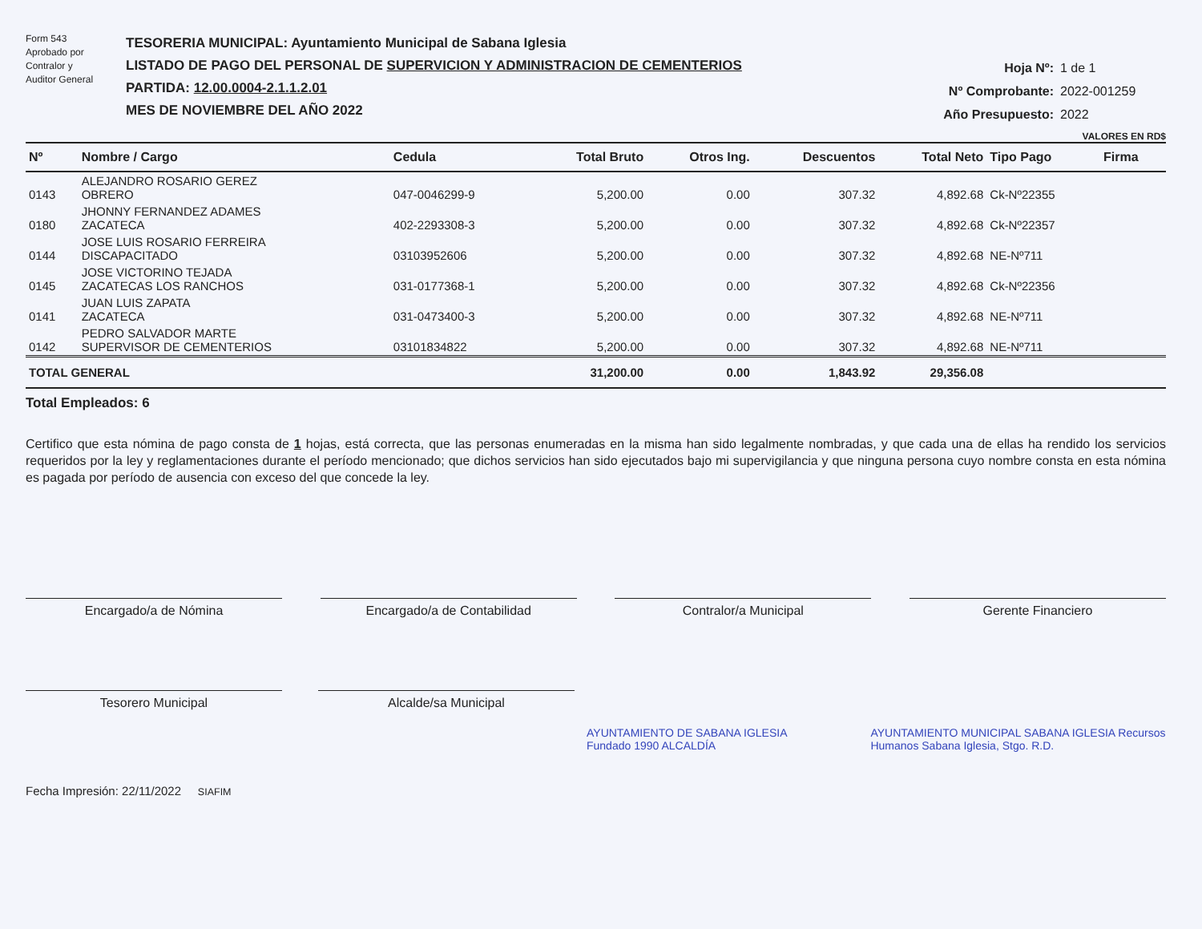Form 543
Aprobado por
Contralor y
Auditor General
TESORERIA MUNICIPAL: Ayuntamiento Municipal de Sabana Iglesia
LISTADO DE PAGO DEL PERSONAL DE SUPERVICION Y ADMINISTRACION DE CEMENTERIOS
PARTIDA: 12.00.0004-2.1.1.2.01
MES DE NOVIEMBRE DEL AÑO 2022
Hoja Nº: 1 de 1
Nº Comprobante: 2022-001259
Año Presupuesto: 2022
VALORES EN RD$
| Nº | Nombre / Cargo | Cedula | Total Bruto | Otros Ing. | Descuentos | Total Neto | Tipo Pago | Firma |
| --- | --- | --- | --- | --- | --- | --- | --- | --- |
| 0143 | ALEJANDRO ROSARIO GEREZ OBRERO | 047-0046299-9 | 5,200.00 | 0.00 | 307.32 | 4,892.68 | Ck-Nº22355 | |
| 0180 | JHONNY FERNANDEZ ADAMES ZACATECA | 402-2293308-3 | 5,200.00 | 0.00 | 307.32 | 4,892.68 | Ck-Nº22357 | |
| 0144 | JOSE LUIS ROSARIO FERREIRA DISCAPACITADO | 03103952606 | 5,200.00 | 0.00 | 307.32 | 4,892.68 | NE-Nº711 | |
| 0145 | JOSE VICTORINO TEJADA ZACATECAS LOS RANCHOS | 031-0177368-1 | 5,200.00 | 0.00 | 307.32 | 4,892.68 | Ck-Nº22356 | |
| 0141 | JUAN LUIS ZAPATA ZACATECA | 031-0473400-3 | 5,200.00 | 0.00 | 307.32 | 4,892.68 | NE-Nº711 | |
| 0142 | PEDRO SALVADOR MARTE SUPERVISOR DE CEMENTERIOS | 03101834822 | 5,200.00 | 0.00 | 307.32 | 4,892.68 | NE-Nº711 | |
| TOTAL GENERAL | | | 31,200.00 | 0.00 | 1,843.92 | 29,356.08 | | |
Total Empleados: 6
Certifico que esta nómina de pago consta de 1 hojas, está correcta, que las personas enumeradas en la misma han sido legalmente nombradas, y que cada una de ellas ha rendido los servicios requeridos por la ley y reglamentaciones durante el período mencionado; que dichos servicios han sido ejecutados bajo mi supervigilancia y que ninguna persona cuyo nombre consta en esta nómina es pagada por período de ausencia con exceso del que concede la ley.
Encargado/a de Nómina Encargado/a de Contabilidad Contralor/a Municipal Gerente Financiero
Tesorero Municipal Alcalde/sa Municipal
AYUNTAMIENTO DE SABANA IGLESIA Fundado 1990 ALCALDÍA AYUNTAMIENTO MUNICIPAL SABANA IGLESIA Recursos Humanos Sabana Iglesia, Stgo. R.D.
Fecha Impresión: 22/11/2022 SIAFIM